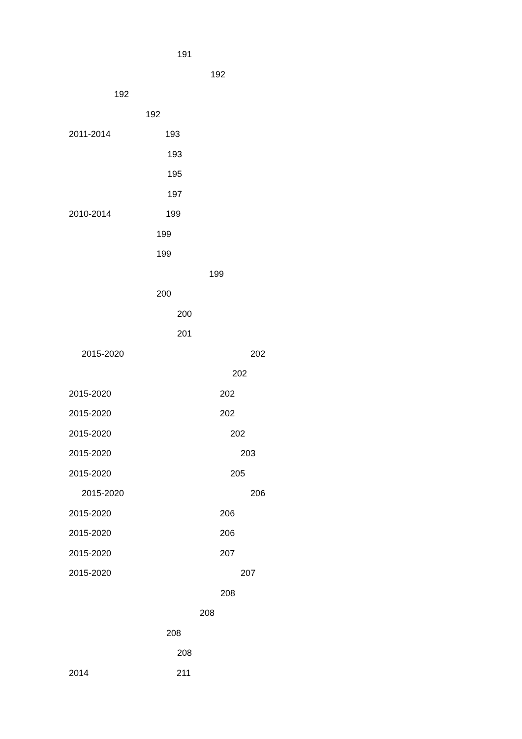191
192
192
192
2011-2014 193
193
195
197
2010-2014 199
199
199
199
200
200
201
2015-2020 202
202
2015-2020 202
2015-2020 202
2015-2020 202
2015-2020 203
2015-2020 205
2015-2020 206
2015-2020 206
2015-2020 206
2015-2020 207
2015-2020 207
208
208
208
208
2014 211